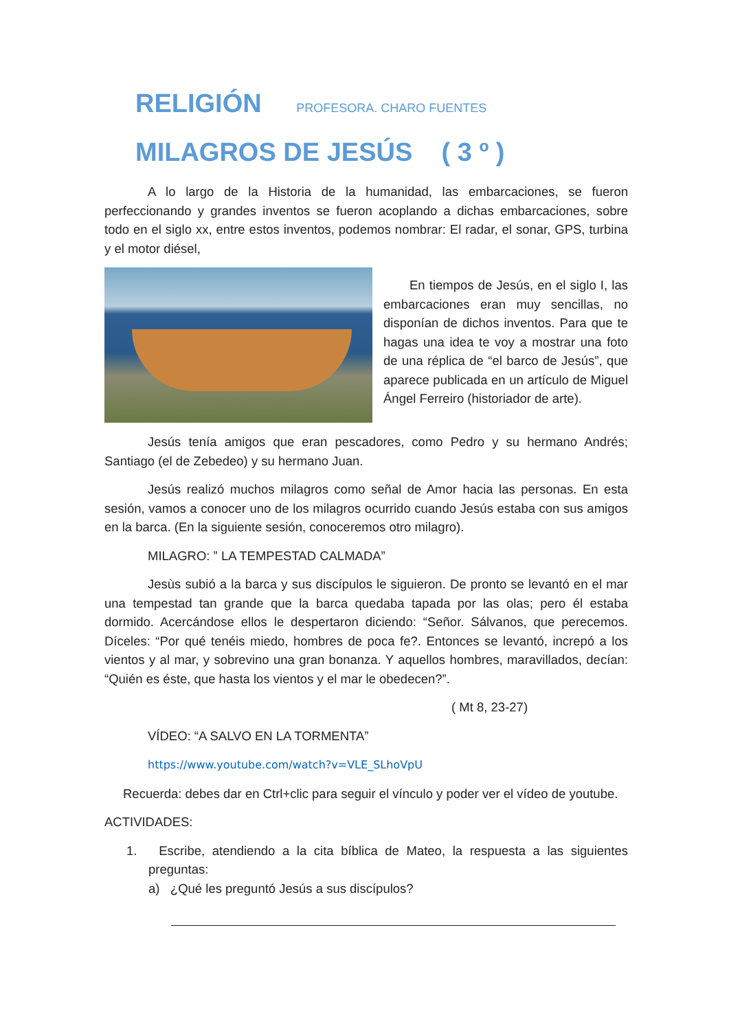RELIGIÓN PROFESORA. CHARO FUENTES
MILAGROS DE JESÚS ( 3 º )
A lo largo de la Historia de la humanidad, las embarcaciones, se fueron perfeccionando y grandes inventos se fueron acoplando a dichas embarcaciones, sobre todo en el siglo xx, entre estos inventos, podemos nombrar: El radar, el sonar, GPS, turbina y el motor diésel,
En tiempos de Jesús, en el siglo I, las embarcaciones eran muy sencillas, no disponían de dichos inventos. Para que te hagas una idea te voy a mostrar una foto de una réplica de “el barco de Jesús”, que aparece publicada en un artículo de Miguel Ángel Ferreiro (historiador de arte).
Jesús tenía amigos que eran pescadores, como Pedro y su hermano Andrés; Santiago (el de Zebedeo) y su hermano Juan.
Jesús realizó muchos milagros como señal de Amor hacia las personas. En esta sesión, vamos a conocer uno de los milagros ocurrido cuando Jesús estaba con sus amigos en la barca. (En la siguiente sesión, conoceremos otro milagro).
MILAGRO: ” LA TEMPESTAD CALMADA”
Jesùs subió a la barca y sus discípulos le siguieron. De pronto se levantó en el mar una tempestad tan grande que la barca quedaba tapada por las olas; pero él estaba dormido. Acercándose ellos le despertaron diciendo: “Señor. Sálvanos, que perecemos. Díceles: “Por qué tenéis miedo, hombres de poca fe?. Entonces se levantó, increpó a los vientos y al mar, y sobrevino una gran bonanza. Y aquellos hombres, maravillados, decían: “Quién es éste, que hasta los vientos y el mar le obedecen?”.
( Mt 8, 23-27)
VÍDEO: “A SALVO EN LA TORMENTA”
https://www.youtube.com/watch?v=VLE_SLhoVpU
Recuerda: debes dar en Ctrl+clic para seguir el vínculo y poder ver el vídeo de youtube.
ACTIVIDADES:
1. Escribe, atendiendo a la cita bíblica de Mateo, la respuesta a las siguientes preguntas:
a) ¿Qué les preguntó Jesús a sus discípulos?